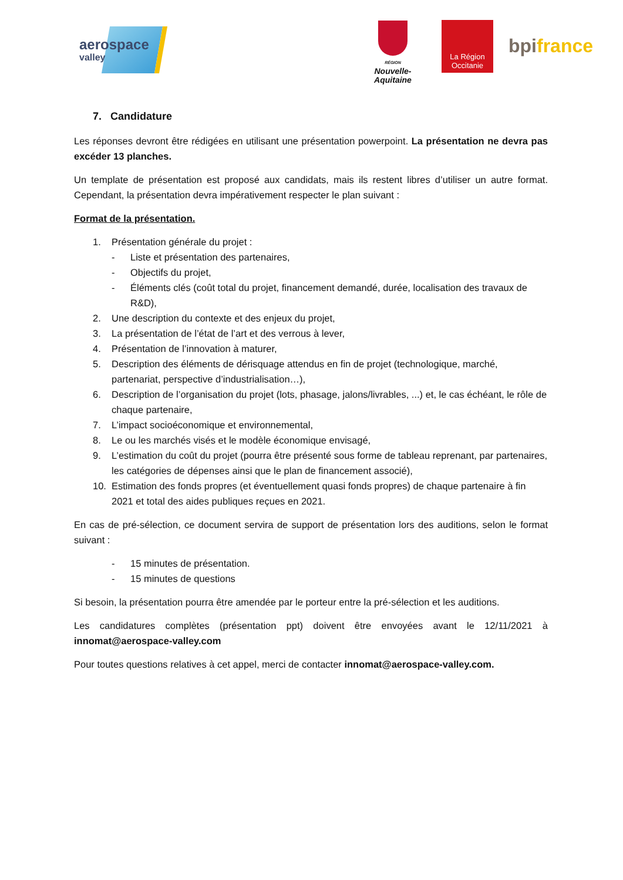aerospace
valley
RÉGION
Nouvelle-
Aquitaine
La Région
Occitanie
bpifrance
7. Candidature
Les réponses devront être rédigées en utilisant une présentation powerpoint. La présentation ne devra pas excéder 13 planches.
Un template de présentation est proposé aux candidats, mais ils restent libres d’utiliser un autre format. Cependant, la présentation devra impérativement respecter le plan suivant :
Format de la présentation.
1. Présentation générale du projet :
- Liste et présentation des partenaires,
- Objectifs du projet,
- Éléments clés (coût total du projet, financement demandé, durée, localisation des travaux de R&D),
2. Une description du contexte et des enjeux du projet,
3. La présentation de l’état de l’art et des verrous à lever,
4. Présentation de l’innovation à maturer,
5. Description des éléments de dérisquage attendus en fin de projet (technologique, marché, partenariat, perspective d’industrialisation…),
6. Description de l’organisation du projet (lots, phasage, jalons/livrables, ...) et, le cas échéant, le rôle de chaque partenaire,
7. L’impact socioéconomique et environnemental,
8. Le ou les marchés visés et le modèle économique envisagé,
9. L’estimation du coût du projet (pourra être présenté sous forme de tableau reprenant, par partenaires, les catégories de dépenses ainsi que le plan de financement associé),
10. Estimation des fonds propres (et éventuellement quasi fonds propres) de chaque partenaire à fin 2021 et total des aides publiques reçues en 2021.
En cas de pré-sélection, ce document servira de support de présentation lors des auditions, selon le format suivant :
- 15 minutes de présentation.
- 15 minutes de questions
Si besoin, la présentation pourra être amendée par le porteur entre la pré-sélection et les auditions.
Les candidatures complètes (présentation ppt) doivent être envoyées avant le 12/11/2021 à innomat@aerospace-valley.com
Pour toutes questions relatives à cet appel, merci de contacter innomat@aerospace-valley.com.